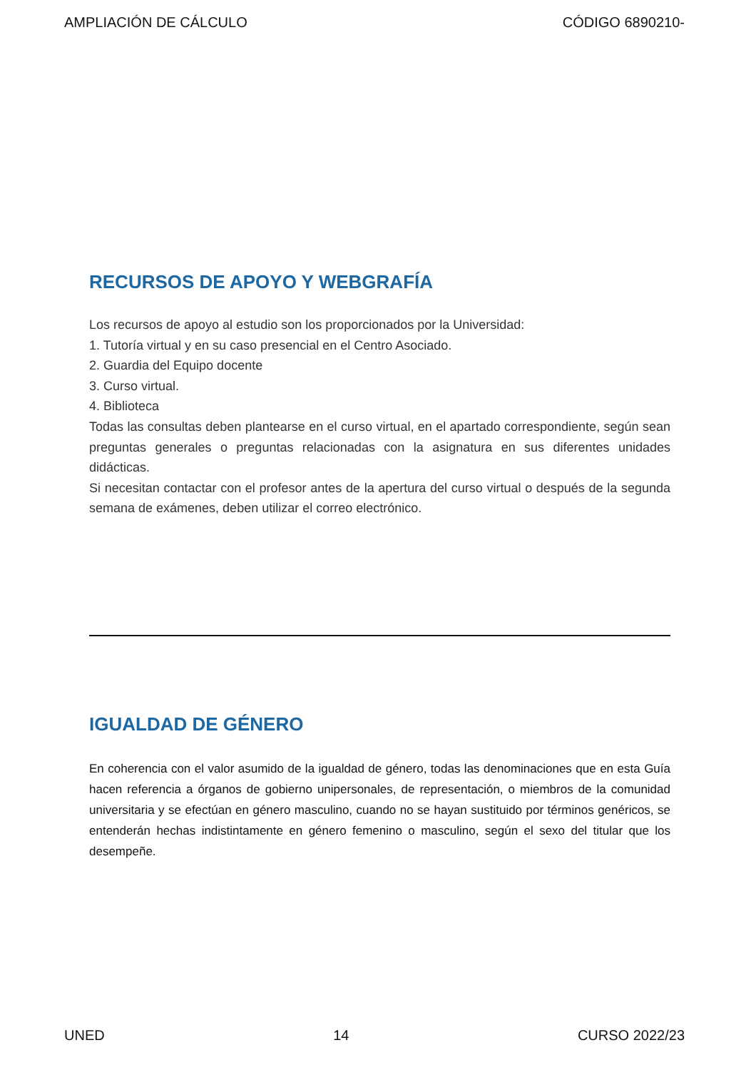AMPLIACIÓN DE CÁLCULO CÓDIGO 6890210-
RECURSOS DE APOYO Y WEBGRAFÍA
Los recursos de apoyo al estudio son los proporcionados por la Universidad:
1. Tutoría virtual y en su caso presencial en el Centro Asociado.
2. Guardia del Equipo docente
3. Curso virtual.
4. Biblioteca
Todas las consultas deben plantearse en el curso virtual, en el apartado correspondiente, según sean preguntas generales o preguntas relacionadas con la asignatura en sus diferentes unidades didácticas.
Si necesitan contactar con el profesor antes de la apertura del curso virtual o después de la segunda semana de exámenes, deben utilizar el correo electrónico.
IGUALDAD DE GÉNERO
En coherencia con el valor asumido de la igualdad de género, todas las denominaciones que en esta Guía hacen referencia a órganos de gobierno unipersonales, de representación, o miembros de la comunidad universitaria y se efectúan en género masculino, cuando no se hayan sustituido por términos genéricos, se entenderán hechas indistintamente en género femenino o masculino, según el sexo del titular que los desempeñe.
UNED 14 CURSO 2022/23